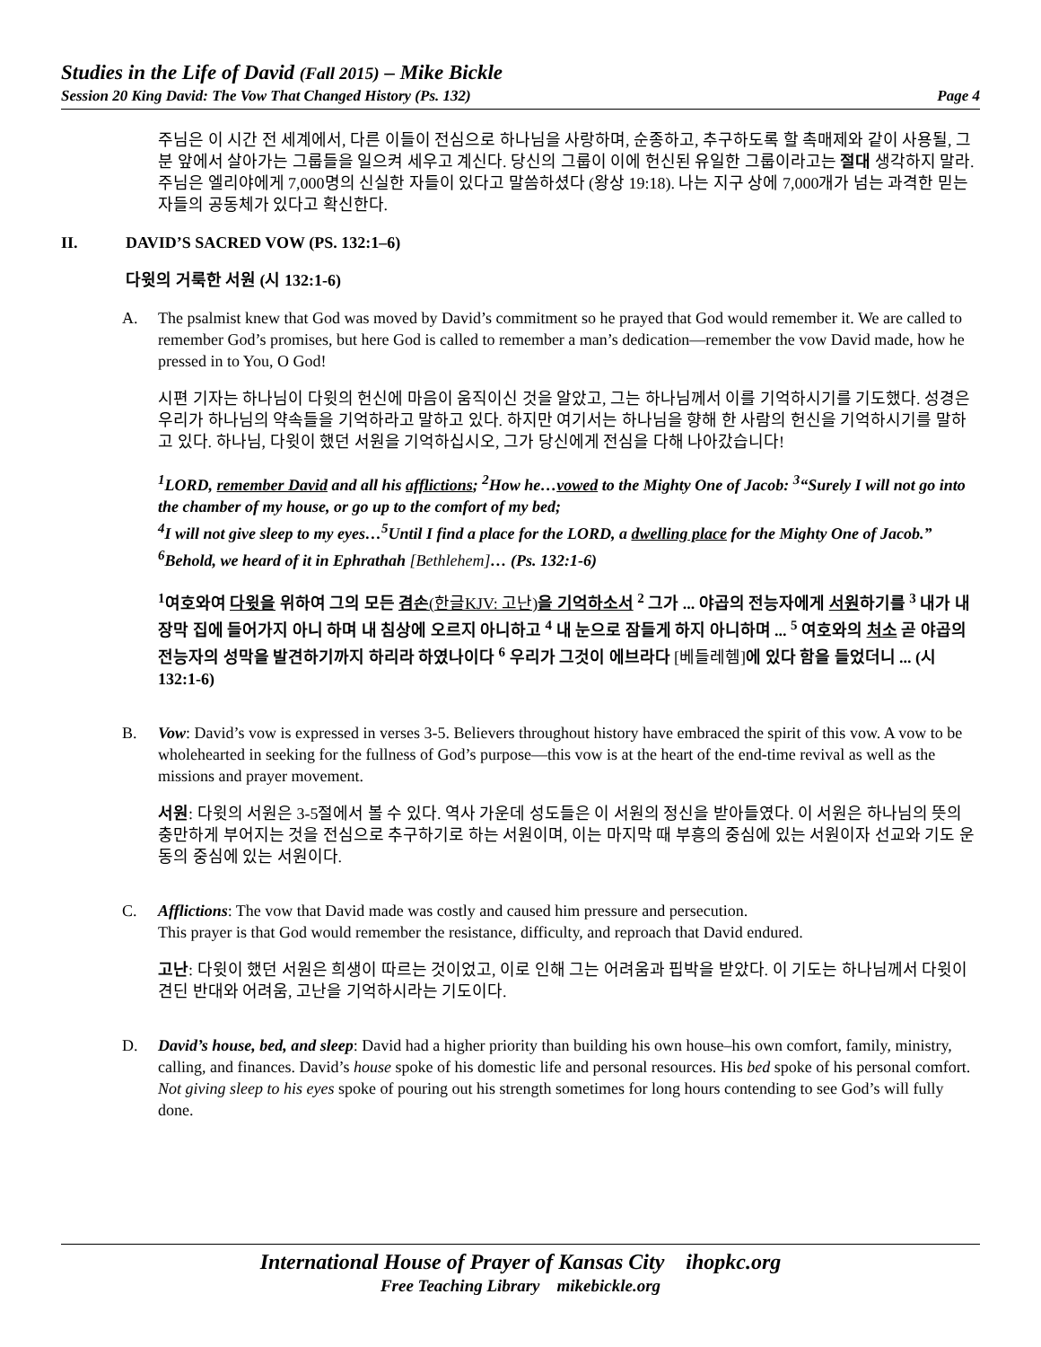Studies in the Life of David (Fall 2015) – Mike Bickle
Session 20 King David: The Vow That Changed History (Ps. 132) Page 4
주님은 이 시간 전 세계에서, 다른 이들이 전심으로 하나님을 사랑하며, 순종하고, 추구하도록 할 촉매제와 같이 사용될, 그분 앞에서 살아가는 그룹들을 일으켜 세우고 계신다. 당신의 그룹이 이에 헌신된 유일한 그룹이라고는 절대 생각하지 말라. 주님은 엘리야에게 7,000명의 신실한 자들이 있다고 말씀하셨다 (왕상 19:18). 나는 지구 상에 7,000개가 넘는 과격한 믿는 자들의 공동체가 있다고 확신한다.
II. DAVID’S SACRED VOW (PS. 132:1–6)
다윗의 거룩한 서원 (시 132:1-6)
A. The psalmist knew that God was moved by David’s commitment so he prayed that God would remember it. We are called to remember God’s promises, but here God is called to remember a man’s dedication—remember the vow David made, how he pressed in to You, O God!
시편 기자는 하나님이 다윗의 헌신에 마음이 움직이신 것을 알았고, 그는 하나님께서 이를 기억하시기를 기도했다. 성경은 우리가 하나님의 약속들을 기억하라고 말하고 있다. 하지만 여기서는 하나님을 향해 한 사람의 헌신을 기억하시기를 말하고 있다. 하나님, 다윗이 했던 서원을 기억하십시오, 그가 당신에게 전심을 다해 나아갔습니다!
<sup>1</sup> LORD, remember David and all his afflictions; <sup>2</sup>How he…vowed to the Mighty One of Jacob: <sup>3</sup>“Surely I will not go into the chamber of my house, or go up to the comfort of my bed;
<sup>4</sup> I will not give sleep to my eyes…<sup>5</sup>Until I find a place for the LORD, a dwelling place for the Mighty One of Jacob.” <sup>6</sup>Behold, we heard of it in Ephrathah [Bethlehem]… (Ps. 132:1-6)
<sup>1</sup> 여호와여 다윗을 위하여 그의 모든 겸손(한글KJV: 고난) 을 기억하소서 <sup>2</sup> 그가 ... 야곱의 전능자에게 서원하기를 <sup>3</sup> 내가 내 장막 집에 들어가지 아니 하며 내 침상에 오르지 아니하고 <sup>4</sup> 내 눈으로 잠들게 하지 아니하며 ... <sup>5</sup> 여호와의 처소 곧 야곱의 전능자의 성막을 발견하기까지 하리라 하였나이다 <sup>6</sup> 우리가 그것이 에브라다 [베들레헴]에 있다 함을 들었더니 ... (시 132:1-6)
B. Vow: David’s vow is expressed in verses 3-5. Believers throughout history have embraced the spirit of this vow. A vow to be wholehearted in seeking for the fullness of God’s purpose—this vow is at the heart of the end-time revival as well as the missions and prayer movement.
서원: 다윗의 서원은 3-5절에서 볼 수 있다. 역사 가운데 성도들은 이 서원의 정신을 받아들였다. 이 서원은 하나님의 뜻의 충만하게 부어지는 것을 전심으로 추구하기로 하는 서원이며, 이는 마지막 때 부흥의 중심에 있는 서원이자 선교와 기도 운동의 중심에 있는 서원이다.
C. Afflictions: The vow that David made was costly and caused him pressure and persecution.
This prayer is that God would remember the resistance, difficulty, and reproach that David endured.
고난: 다윗이 했던 서원은 희생이 따르는 것이었고, 이로 인해 그는 어려움과 핍박을 받았다. 이 기도는 하나님께서 다윗이 견딘 반대와 어려움, 고난을 기억하시라는 기도이다.
D. David’s house, bed, and sleep: David had a higher priority than building his own house–his own comfort, family, ministry, calling, and finances. David’s house spoke of his domestic life and personal resources. His bed spoke of his personal comfort. Not giving sleep to his eyes spoke of pouring out his strength sometimes for long hours contending to see God’s will fully done.
International House of Prayer of Kansas City ihopkc.org
Free Teaching Library mikebickle.org